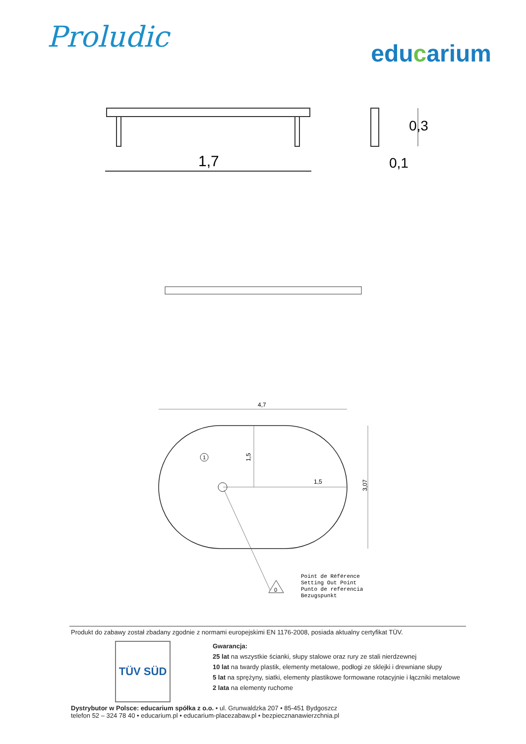Proludic
educarium
1,7
0,3
0,1
4,7
3,07
1,5
1,5
1
0
Point de Référence
Setting Out Point
Punto de referencia
Bezugspunkt
Produkt do zabawy został zbadany zgodnie z normami europejskimi EN 1176-2008, posiada aktualny certyfikat TÜV.
TÜV SÜD
Gwarancja:
25 lat na wszystkie ścianki, słupy stalowe oraz rury ze stali nierdzewnej
10 lat na twardy plastik, elementy metalowe, podłogi ze sklejki i drewniane słupy
5 lat na sprężyny, siatki, elementy plastikowe formowane rotacyjnie i łączniki metalowe
2 lata na elementy ruchome
Dystrybutor w Polsce: educarium spółka z o.o. • ul. Grunwaldzka 207 • 85-451 Bydgoszcz
telefon 52 – 324 78 40 • educarium.pl • educarium-placezabaw.pl • bezpiecznanawierzchnia.pl